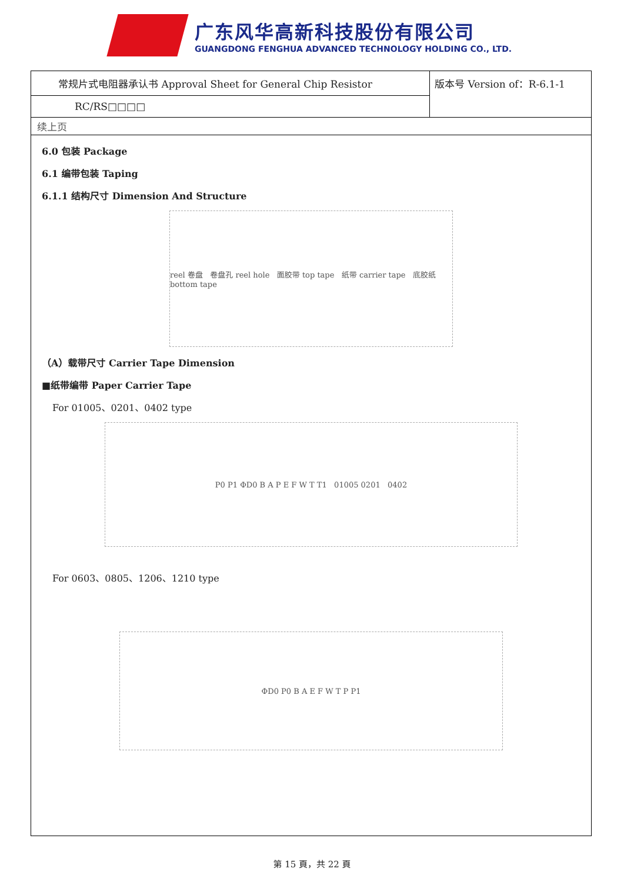广东风华高新科技股份有限公司
GUANGDONG FENGHUA ADVANCED TECHNOLOGY HOLDING CO., LTD.
| 常规片式电阻器承认书 Approval Sheet for General Chip Resistor | 版本号 Version of：R-6.1-1 |
| RC/RS□□□□ | |
| 续上页 | |
6.0 包装 Package
6.1 编带包装 Taping
6.1.1 结构尺寸 Dimension And Structure
reel 卷盘 卷盘孔 reel hole 面胶带 top tape 纸带 carrier tape 底胶纸 bottom tape
（A）载带尺寸 Carrier Tape Dimension
■纸带编带 Paper Carrier Tape
For 01005、0201、0402 type
P0 P1 ΦD0 B A P E F W T T1 01005 0201 0402
For 0603、0805、1206、1210 type
ΦD0 P0 B A E F W T P P1
第 15 頁，共 22 頁